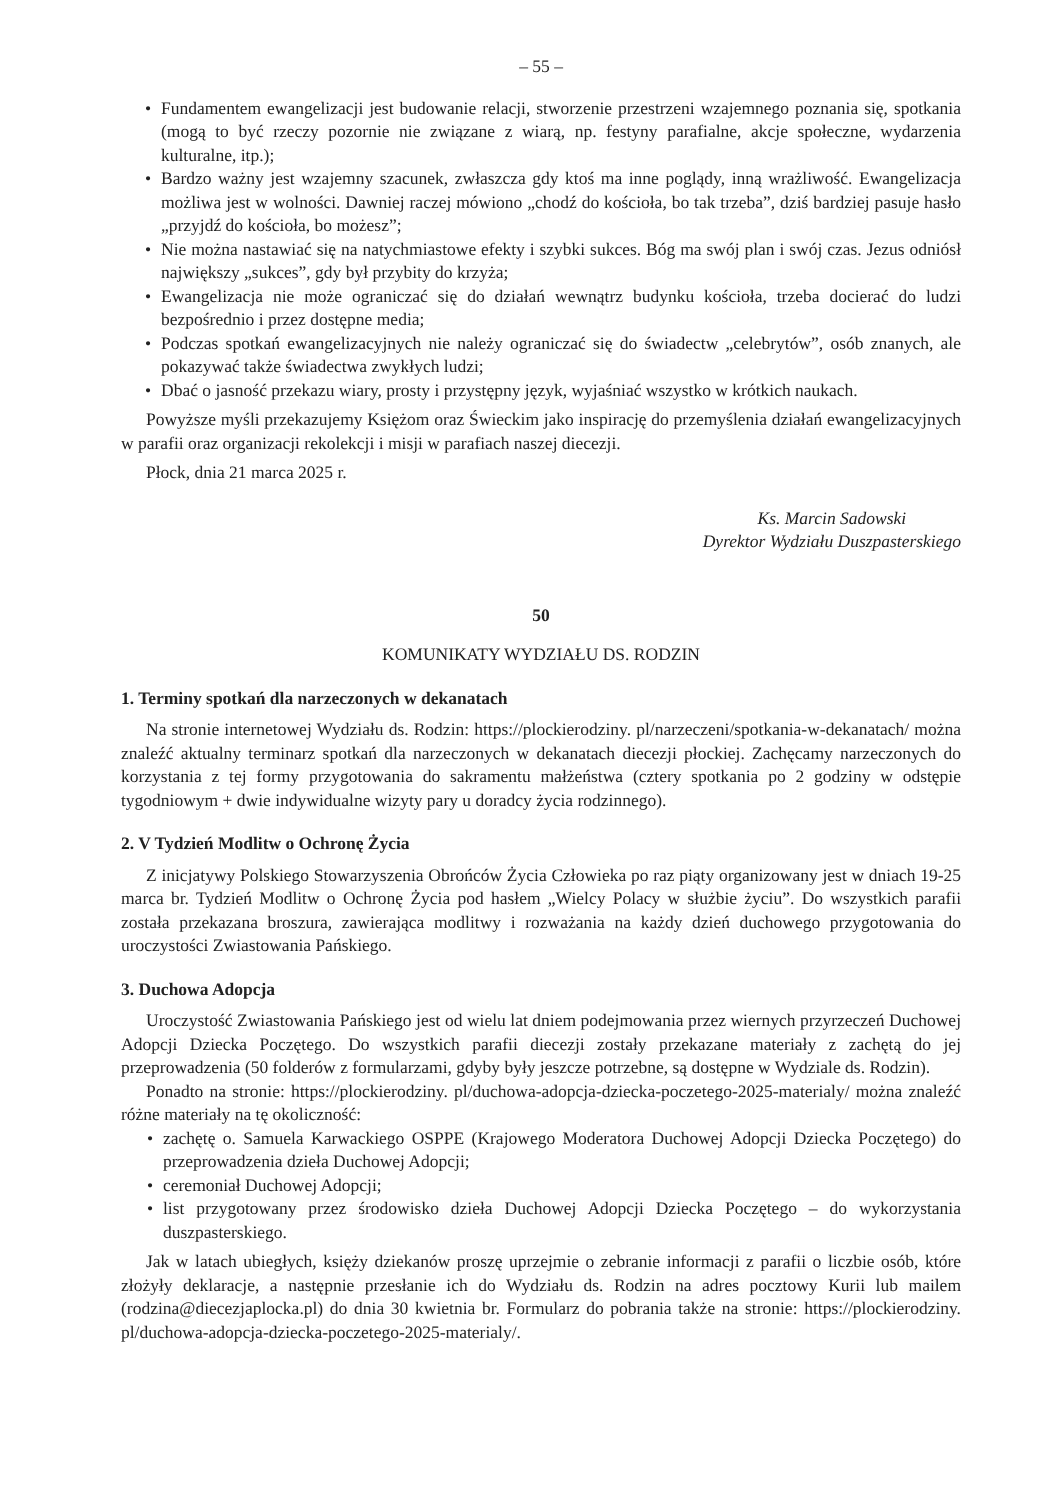– 55 –
• Fundamentem ewangelizacji jest budowanie relacji, stworzenie przestrzeni wzajemnego poznania się, spotkania (mogą to być rzeczy pozornie nie związane z wiarą, np. festyny parafialne, akcje społeczne, wydarzenia kulturalne, itp.);
• Bardzo ważny jest wzajemny szacunek, zwłaszcza gdy ktoś ma inne poglądy, inną wrażliwość. Ewangelizacja możliwa jest w wolności. Dawniej raczej mówiono „chodź do kościoła, bo tak trzeba”, dziś bardziej pasuje hasło „przyjdź do kościoła, bo możesz”;
• Nie można nastawiać się na natychmiastowe efekty i szybki sukces. Bóg ma swój plan i swój czas. Jezus odniósł największy „sukces”, gdy był przybity do krzyża;
• Ewangelizacja nie może ograniczać się do działań wewnątrz budynku kościoła, trzeba docierać do ludzi bezpośrednio i przez dostępne media;
• Podczas spotkań ewangelizacyjnych nie należy ograniczać się do świadectw „celebrytów”, osób znanych, ale pokazywać także świadectwa zwykłych ludzi;
• Dbać o jasność przekazu wiary, prosty i przystępny język, wyjaśniać wszystko w krótkich naukach.
Powyższe myśli przekazujemy Księżom oraz Świeckim jako inspirację do przemyślenia działań ewangelizacyjnych w parafii oraz organizacji rekolekcji i misji w parafiach naszej diecezji.
Płock, dnia 21 marca 2025 r.
Ks. Marcin Sadowski
Dyrektor Wydziału Duszpasterskiego
50
KOMUNIKATY WYDZIAŁU DS. RODZIN
1. Terminy spotkań dla narzeczonych w dekanatach
Na stronie internetowej Wydziału ds. Rodzin: https://plockierodziny. pl/narzeczeni/spotkania-w-dekanatach/ można znaleźć aktualny terminarz spotkań dla narzeczonych w dekanatach diecezji płockiej. Zachęcamy narzeczonych do korzystania z tej formy przygotowania do sakramentu małżeństwa (cztery spotkania po 2 godziny w odstępie tygodniowym + dwie indywidualne wizyty pary u doradcy życia rodzinnego).
2. V Tydzień Modlitw o Ochronę Życia
Z inicjatywy Polskiego Stowarzyszenia Obrońców Życia Człowieka po raz piąty organizowany jest w dniach 19-25 marca br. Tydzień Modlitw o Ochronę Życia pod hasłem „Wielcy Polacy w służbie życiu”. Do wszystkich parafii została przekazana broszura, zawierająca modlitwy i rozważania na każdy dzień duchowego przygotowania do uroczystości Zwiastowania Pańskiego.
3. Duchowa Adopcja
Uroczystość Zwiastowania Pańskiego jest od wielu lat dniem podejmowania przez wiernych przyrzeczeń Duchowej Adopcji Dziecka Poczętego. Do wszystkich parafii diecezji zostały przekazane materiały z zachętą do jej przeprowadzenia (50 folderów z formularzami, gdyby były jeszcze potrzebne, są dostępne w Wydziale ds. Rodzin).
Ponadto na stronie: https://plockierodziny. pl/duchowa-adopcja-dziecka-poczetego-2025-materialy/ można znaleźć różne materiały na tę okoliczność:
• zachętę o. Samuela Karwackiego OSPPE (Krajowego Moderatora Duchowej Adopcji Dziecka Poczętego) do przeprowadzenia dzieła Duchowej Adopcji;
• ceremoniał Duchowej Adopcji;
• list przygotowany przez środowisko dzieła Duchowej Adopcji Dziecka Poczętego – do wykorzystania duszpasterskiego.
Jak w latach ubiegłych, księży dziekanów proszę uprzejmie o zebranie informacji z parafii o liczbie osób, które złożyły deklaracje, a następnie przesłanie ich do Wydziału ds. Rodzin na adres pocztowy Kurii lub mailem (rodzina@diecezjaplocka.pl) do dnia 30 kwietnia br. Formularz do pobrania także na stronie: https://plockierodziny. pl/duchowa-adopcja-dziecka-poczetego-2025-materialy/.